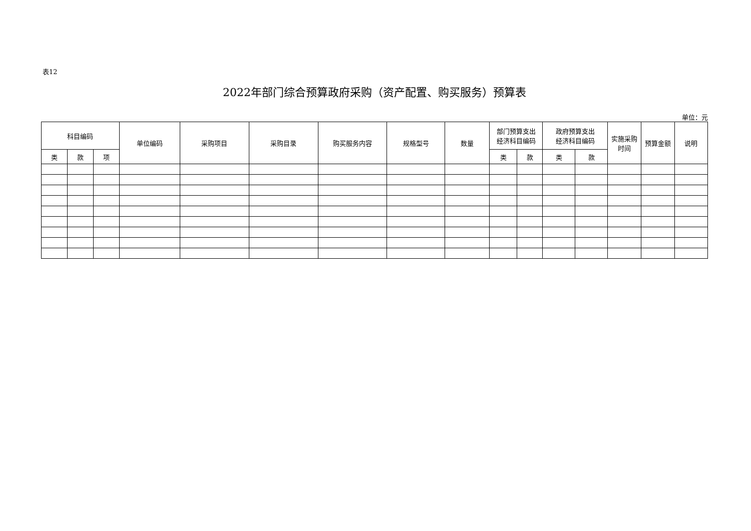表12
2022年部门综合预算政府采购（资产配置、购买服务）预算表
单位：元
| 科目编码 | | | 单位编码 | 采购项目 | 采购目录 | 购买服务内容 | 规格型号 | 数量 | 部门预算支出 经济科目编码 | | 政府预算支出 经济科目编码 | | 实施采购 时间 | 预算金额 | 说明 |
| --- | --- | --- | --- | --- | --- | --- | --- | --- | --- | --- | --- | --- | --- | --- | --- |
| 类 | 款 | 项 | | | | | | | 类 | 款 | 类 | 款 | | | |